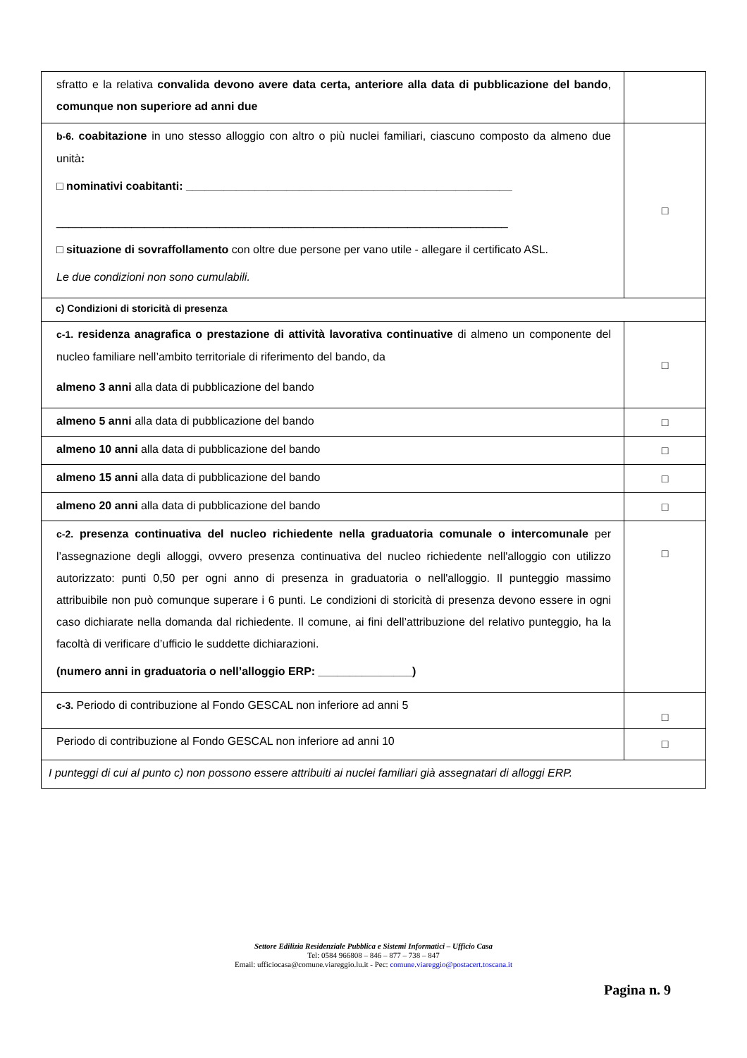| sfratto e la relativa convalida devono avere data certa, anteriore alla data di pubblicazione del bando , comunque non superiore ad anni due | |
| b-6. coabitazione in uno stesso alloggio con altro o più nuclei familiari, ciascuno composto da almeno due unità : □ nominativi coabitanti: ____________________________________________________ ________________________________________________________________________ □ situazione di sovraffollamento con oltre due persone per vano utile - allegare il certificato ASL. Le due condizioni non sono cumulabili. | □ |
| c) Condizioni di storicità di presenza | |
| c-1. residenza anagrafica o prestazione di attività lavorativa continuative di almeno un componente del nucleo familiare nell’ambito territoriale di riferimento del bando, da almeno 3 anni alla data di pubblicazione del bando | □ |
| almeno 5 anni alla data di pubblicazione del bando | □ |
| almeno 10 anni alla data di pubblicazione del bando | □ |
| almeno 15 anni alla data di pubblicazione del bando | □ |
| almeno 20 anni alla data di pubblicazione del bando | □ |
| c-2. presenza continuativa del nucleo richiedente nella graduatoria comunale o intercomunale per l’assegnazione degli alloggi, ovvero presenza continuativa del nucleo richiedente nell'alloggio con utilizzo autorizzato: punti 0,50 per ogni anno di presenza in graduatoria o nell'alloggio. Il punteggio massimo attribuibile non può comunque superare i 6 punti. Le condizioni di storicità di presenza devono essere in ogni caso dichiarate nella domanda dal richiedente. Il comune, ai fini dell’attribuzione del relativo punteggio, ha la facoltà di verificare d’ufficio le suddette dichiarazioni. (numero anni in graduatoria o nell’alloggio ERP: _______________) | □ |
| c-3. Periodo di contribuzione al Fondo GESCAL non inferiore ad anni 5 | □ |
| Periodo di contribuzione al Fondo GESCAL non inferiore ad anni 10 | □ |
| I punteggi di cui al punto c) non possono essere attribuiti ai nuclei familiari già assegnatari di alloggi ERP. | |
Settore Edilizia Residenziale Pubblica e Sistemi Informatici – Ufficio Casa
Tel: 0584 966808 – 846 – 877 – 738 – 847
Email: ufficiocasa@comune.viareggio.lu.it - Pec: comune.viareggio@postacert.toscana.it
Pagina n. 9